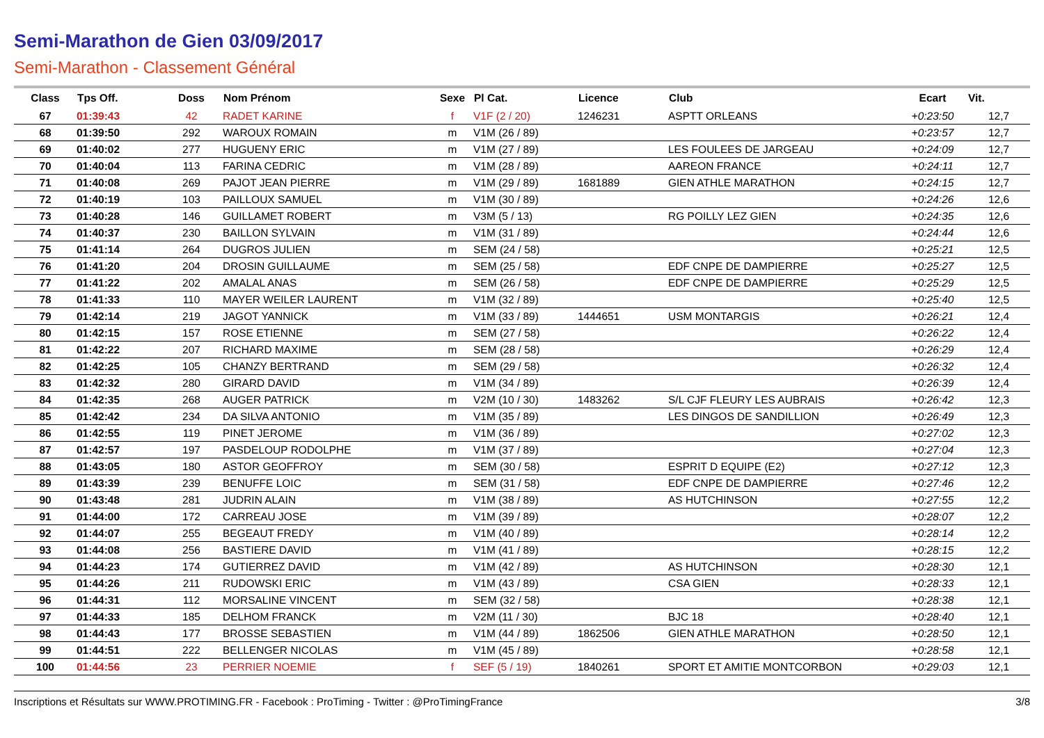Semi-Marathon de Gien 03/09/2017
Semi-Marathon - Classement Général
| Class | Tps Off. | Doss | Nom Prénom | Sexe | Pl Cat. | Licence | Club | Ecart | Vit. |
| --- | --- | --- | --- | --- | --- | --- | --- | --- | --- |
| 67 | 01:39:43 | 42 | RADET KARINE | f | V1F (2 / 20) | 1246231 | ASPTT ORLEANS | +0:23:50 | 12,7 |
| 68 | 01:39:50 | 292 | WAROUX ROMAIN | m | V1M (26 / 89) | | | +0:23:57 | 12,7 |
| 69 | 01:40:02 | 277 | HUGUENY ERIC | m | V1M (27 / 89) | | LES FOULEES DE JARGEAU | +0:24:09 | 12,7 |
| 70 | 01:40:04 | 113 | FARINA CEDRIC | m | V1M (28 / 89) | | AAREON FRANCE | +0:24:11 | 12,7 |
| 71 | 01:40:08 | 269 | PAJOT JEAN PIERRE | m | V1M (29 / 89) | 1681889 | GIEN ATHLE MARATHON | +0:24:15 | 12,7 |
| 72 | 01:40:19 | 103 | PAILLOUX SAMUEL | m | V1M (30 / 89) | | | +0:24:26 | 12,6 |
| 73 | 01:40:28 | 146 | GUILLAMET ROBERT | m | V3M (5 / 13) | | RG POILLY LEZ GIEN | +0:24:35 | 12,6 |
| 74 | 01:40:37 | 230 | BAILLON SYLVAIN | m | V1M (31 / 89) | | | +0:24:44 | 12,6 |
| 75 | 01:41:14 | 264 | DUGROS JULIEN | m | SEM (24 / 58) | | | +0:25:21 | 12,5 |
| 76 | 01:41:20 | 204 | DROSIN GUILLAUME | m | SEM (25 / 58) | | EDF CNPE DE DAMPIERRE | +0:25:27 | 12,5 |
| 77 | 01:41:22 | 202 | AMALAL ANAS | m | SEM (26 / 58) | | EDF CNPE DE DAMPIERRE | +0:25:29 | 12,5 |
| 78 | 01:41:33 | 110 | MAYER WEILER LAURENT | m | V1M (32 / 89) | | | +0:25:40 | 12,5 |
| 79 | 01:42:14 | 219 | JAGOT YANNICK | m | V1M (33 / 89) | 1444651 | USM MONTARGIS | +0:26:21 | 12,4 |
| 80 | 01:42:15 | 157 | ROSE ETIENNE | m | SEM (27 / 58) | | | +0:26:22 | 12,4 |
| 81 | 01:42:22 | 207 | RICHARD MAXIME | m | SEM (28 / 58) | | | +0:26:29 | 12,4 |
| 82 | 01:42:25 | 105 | CHANZY BERTRAND | m | SEM (29 / 58) | | | +0:26:32 | 12,4 |
| 83 | 01:42:32 | 280 | GIRARD DAVID | m | V1M (34 / 89) | | | +0:26:39 | 12,4 |
| 84 | 01:42:35 | 268 | AUGER PATRICK | m | V2M (10 / 30) | 1483262 | S/L CJF FLEURY LES AUBRAIS | +0:26:42 | 12,3 |
| 85 | 01:42:42 | 234 | DA SILVA ANTONIO | m | V1M (35 / 89) | | LES DINGOS DE SANDILLION | +0:26:49 | 12,3 |
| 86 | 01:42:55 | 119 | PINET JEROME | m | V1M (36 / 89) | | | +0:27:02 | 12,3 |
| 87 | 01:42:57 | 197 | PASDELOUP RODOLPHE | m | V1M (37 / 89) | | | +0:27:04 | 12,3 |
| 88 | 01:43:05 | 180 | ASTOR GEOFFROY | m | SEM (30 / 58) | | ESPRIT D EQUIPE (E2) | +0:27:12 | 12,3 |
| 89 | 01:43:39 | 239 | BENUFFE LOIC | m | SEM (31 / 58) | | EDF CNPE DE DAMPIERRE | +0:27:46 | 12,2 |
| 90 | 01:43:48 | 281 | JUDRIN ALAIN | m | V1M (38 / 89) | | AS HUTCHINSON | +0:27:55 | 12,2 |
| 91 | 01:44:00 | 172 | CARREAU JOSE | m | V1M (39 / 89) | | | +0:28:07 | 12,2 |
| 92 | 01:44:07 | 255 | BEGEAUT FREDY | m | V1M (40 / 89) | | | +0:28:14 | 12,2 |
| 93 | 01:44:08 | 256 | BASTIERE DAVID | m | V1M (41 / 89) | | | +0:28:15 | 12,2 |
| 94 | 01:44:23 | 174 | GUTIERREZ DAVID | m | V1M (42 / 89) | | AS HUTCHINSON | +0:28:30 | 12,1 |
| 95 | 01:44:26 | 211 | RUDOWSKI ERIC | m | V1M (43 / 89) | | CSA GIEN | +0:28:33 | 12,1 |
| 96 | 01:44:31 | 112 | MORSALINE VINCENT | m | SEM (32 / 58) | | | +0:28:38 | 12,1 |
| 97 | 01:44:33 | 185 | DELHOM FRANCK | m | V2M (11 / 30) | | BJC 18 | +0:28:40 | 12,1 |
| 98 | 01:44:43 | 177 | BROSSE SEBASTIEN | m | V1M (44 / 89) | 1862506 | GIEN ATHLE MARATHON | +0:28:50 | 12,1 |
| 99 | 01:44:51 | 222 | BELLENGER NICOLAS | m | V1M (45 / 89) | | | +0:28:58 | 12,1 |
| 100 | 01:44:56 | 23 | PERRIER NOEMIE | f | SEF (5 / 19) | 1840261 | SPORT ET AMITIE MONTCORBON | +0:29:03 | 12,1 |
Inscriptions et Résultats sur WWW.PROTIMING.FR - Facebook : ProTiming - Twitter : @ProTimingFrance 3/8